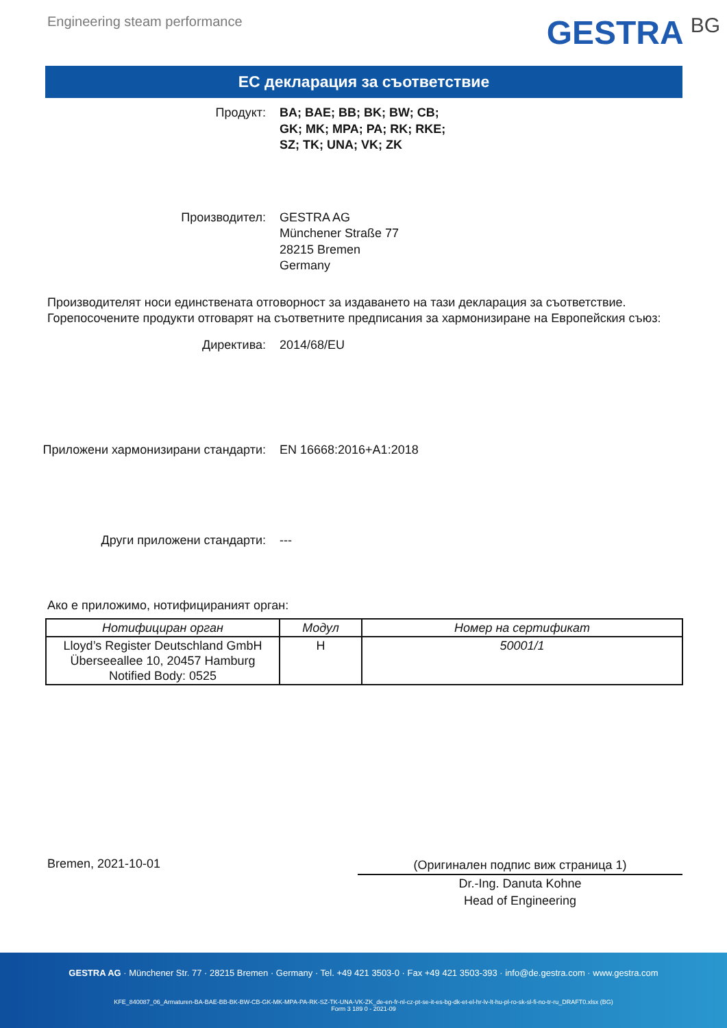Engineering steam performance
GESTRA BG
ЕС декларация за съответствие
Продукт: BA; BAE; BB; BK; BW; CB;
GK; MK; MPA; PA; RK; RKE;
SZ; TK; UNA; VK; ZK
Производител: GESTRA AG
Münchener Straße 77
28215 Bremen
Germany
Производителят носи единствената отговорност за издаването на тази декларация за съответствие. Горепосочените продукти отговарят на съответните предписания за хармонизиране на Европейския съюз:
Директива: 2014/68/EU
Приложени хармонизирани стандарти: EN 16668:2016+A1:2018
Други приложени стандарти: ---
Ако е приложимо, нотифицираният орган:
| Нотифициран орган | Модул | Номер на сертификат |
| --- | --- | --- |
| Lloyd’s Register Deutschland GmbH Überseeallee 10, 20457 Hamburg Notified Body: 0525 | H | 50001/1 |
Bremen, 2021-10-01
(Оригинален подпис виж страница 1)
Dr.-Ing. Danuta Kohne
Head of Engineering
GESTRA AG · Münchener Str. 77 · 28215 Bremen · Germany · Tel. +49 421 3503-0 · Fax +49 421 3503-393 · info@de.gestra.com · www.gestra.com
KFE_840087_06_Armaturen-BA-BAE-BB-BK-BW-CB-GK-MK-MPA-PA-RK-SZ-TK-UNA-VK-ZK_de-en-fr-nl-cz-pt-se-it-es-bg-dk-et-el-hr-lv-lt-hu-pl-ro-sk-sl-fi-no-tr-ru_DRAFT0.xlsx (BG)
Form 3 189 0 - 2021-09